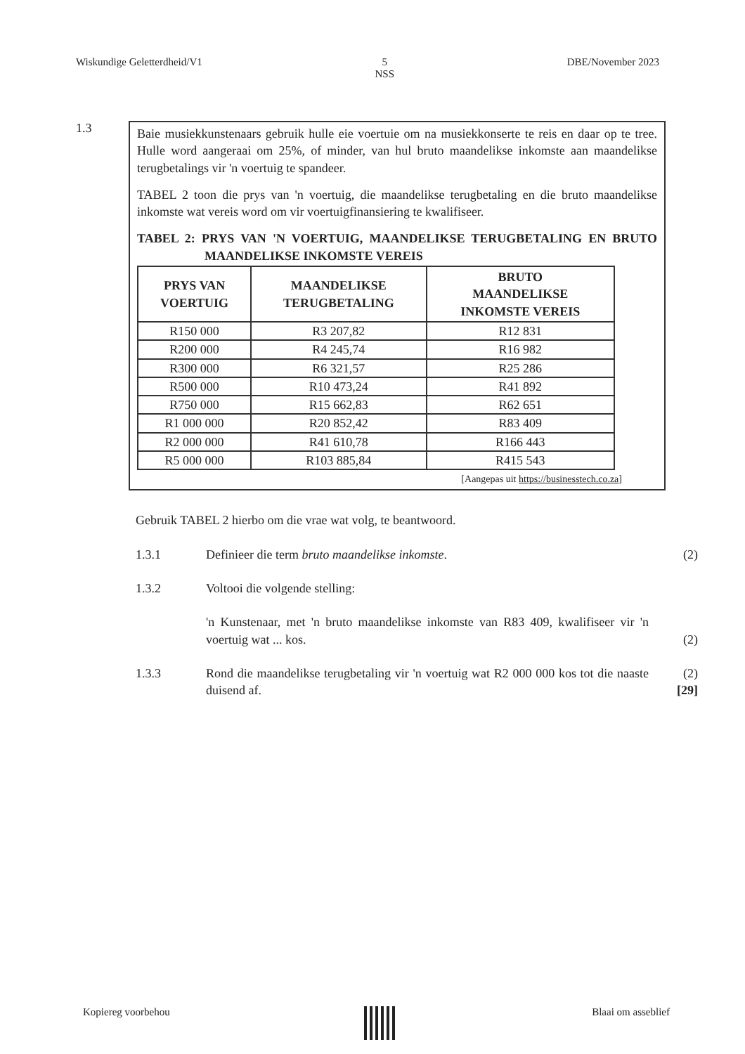Wiskundige Geletterdheid/V1 5
NSS DBE/November 2023
1.3
Baie musiekkunstenaars gebruik hulle eie voertuie om na musiekkonserte te reis en daar op te tree. Hulle word aangeraai om 25%, of minder, van hul bruto maandelikse inkomste aan maandelikse terugbetalings vir 'n voertuig te spandeer.
TABEL 2 toon die prys van 'n voertuig, die maandelikse terugbetaling en die bruto maandelikse inkomste wat vereis word om vir voertuigfinansiering te kwalifiseer.
TABEL 2: PRYS VAN 'N VOERTUIG, MAANDELIKSE TERUGBETALING EN BRUTO MAANDELIKSE INKOMSTE VEREIS
| PRYS VAN VOERTUIG | MAANDELIKSE TERUGBETALING | BRUTO MAANDELIKSE INKOMSTE VEREIS |
| --- | --- | --- |
| R150 000 | R3 207,82 | R12 831 |
| R200 000 | R4 245,74 | R16 982 |
| R300 000 | R6 321,57 | R25 286 |
| R500 000 | R10 473,24 | R41 892 |
| R750 000 | R15 662,83 | R62 651 |
| R1 000 000 | R20 852,42 | R83 409 |
| R2 000 000 | R41 610,78 | R166 443 |
| R5 000 000 | R103 885,84 | R415 543 |
[Aangepas uit https://businesstech.co.za]
Gebruik TABEL 2 hierbo om die vrae wat volg, te beantwoord.
1.3.1 Definieer die term bruto maandelikse inkomste. (2)
1.3.2 Voltooi die volgende stelling:
'n Kunstenaar, met 'n bruto maandelikse inkomste van R83 409, kwalifiseer vir 'n voertuig wat ... kos.
(2)
1.3.3 Rond die maandelikse terugbetaling vir 'n voertuig wat R2 000 000 kos tot die naaste duisend af.
(2)
[29]
Kopiereg voorbehou Blaai om asseblief